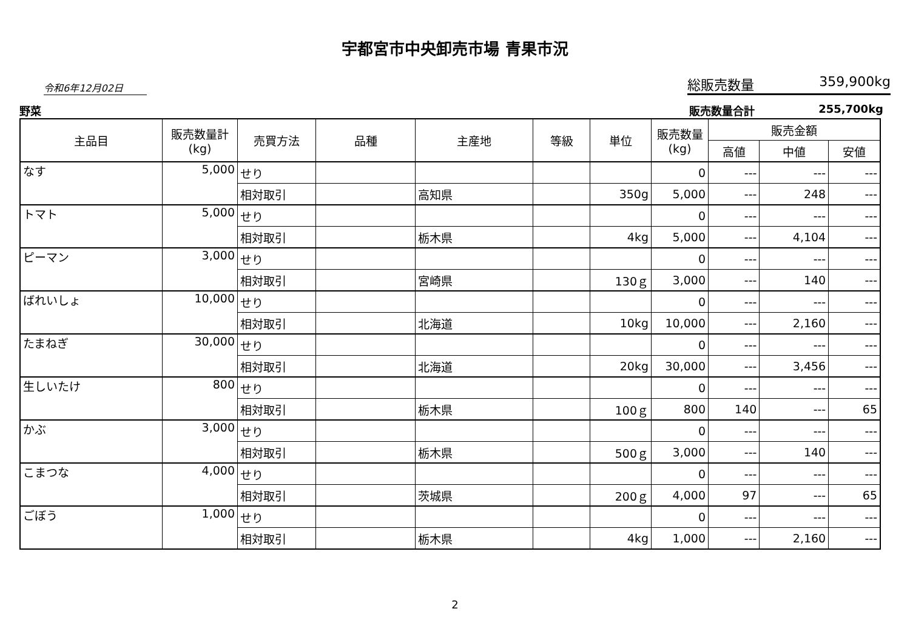宇都宮市中央卸売市場 青果市況
令和6年12月02日
総販売数量 359,900kg
野菜 販売数量合計 255,700kg
| 主品目 | 販売数量計 (kg) | 売買方法 | 品種 | 主産地 | 等級 | 単位 | 販売数量 (kg) | 販売金額 | | |
| --- | --- | --- | --- | --- | --- | --- | --- | --- | --- | --- |
| | | | | | | | | 高値 | 中値 | 安値 |
| なす | 5,000 | せり | | | | | 0 | --- | --- | --- |
| | | 相対取引 | | 高知県 | | 350g | 5,000 | --- | 248 | --- |
| トマト | 5,000 | せり | | | | | 0 | --- | --- | --- |
| | | 相対取引 | | 栃木県 | | 4kg | 5,000 | --- | 4,104 | --- |
| ピーマン | 3,000 | せり | | | | | 0 | --- | --- | --- |
| | | 相対取引 | | 宮崎県 | | 130ｇ | 3,000 | --- | 140 | --- |
| ばれいしょ | 10,000 | せり | | | | | 0 | --- | --- | --- |
| | | 相対取引 | | 北海道 | | 10kg | 10,000 | --- | 2,160 | --- |
| たまねぎ | 30,000 | せり | | | | | 0 | --- | --- | --- |
| | | 相対取引 | | 北海道 | | 20kg | 30,000 | --- | 3,456 | --- |
| 生しいたけ | 800 | せり | | | | | 0 | --- | --- | --- |
| | | 相対取引 | | 栃木県 | | 100ｇ | 800 | 140 | --- | 65 |
| かぶ | 3,000 | せり | | | | | 0 | --- | --- | --- |
| | | 相対取引 | | 栃木県 | | 500ｇ | 3,000 | --- | 140 | --- |
| こまつな | 4,000 | せり | | | | | 0 | --- | --- | --- |
| | | 相対取引 | | 茨城県 | | 200ｇ | 4,000 | 97 | --- | 65 |
| ごぼう | 1,000 | せり | | | | | 0 | --- | --- | --- |
| | | 相対取引 | | 栃木県 | | 4kg | 1,000 | --- | 2,160 | --- |
2